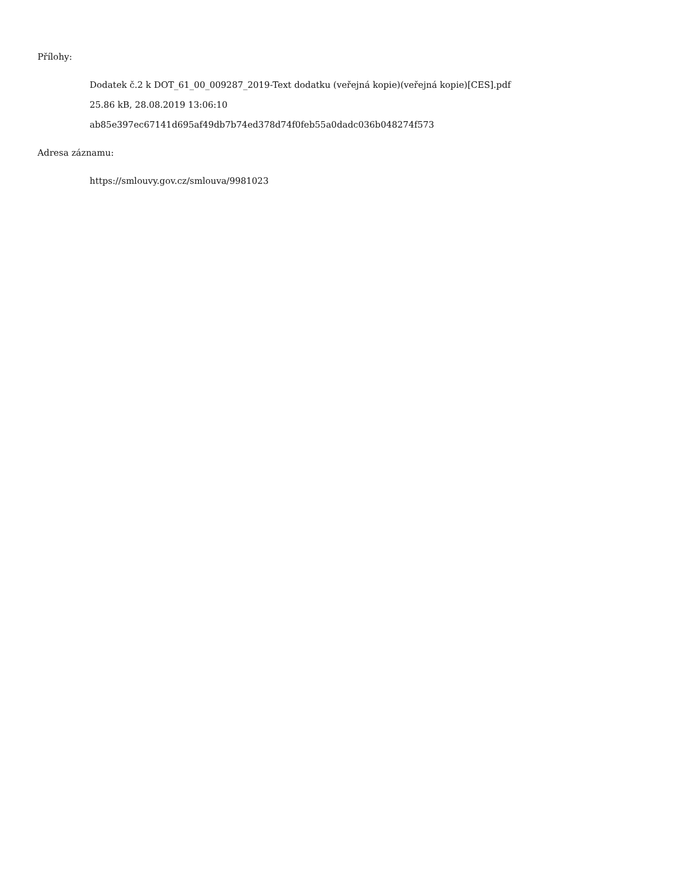Přílohy:
Dodatek č.2 k DOT_61_00_009287_2019-Text dodatku (veřejná kopie)(veřejná kopie)[CES].pdf
25.86 kB, 28.08.2019 13:06:10
ab85e397ec67141d695af49db7b74ed378d74f0feb55a0dadc036b048274f573
Adresa záznamu:
https://smlouvy.gov.cz/smlouva/9981023